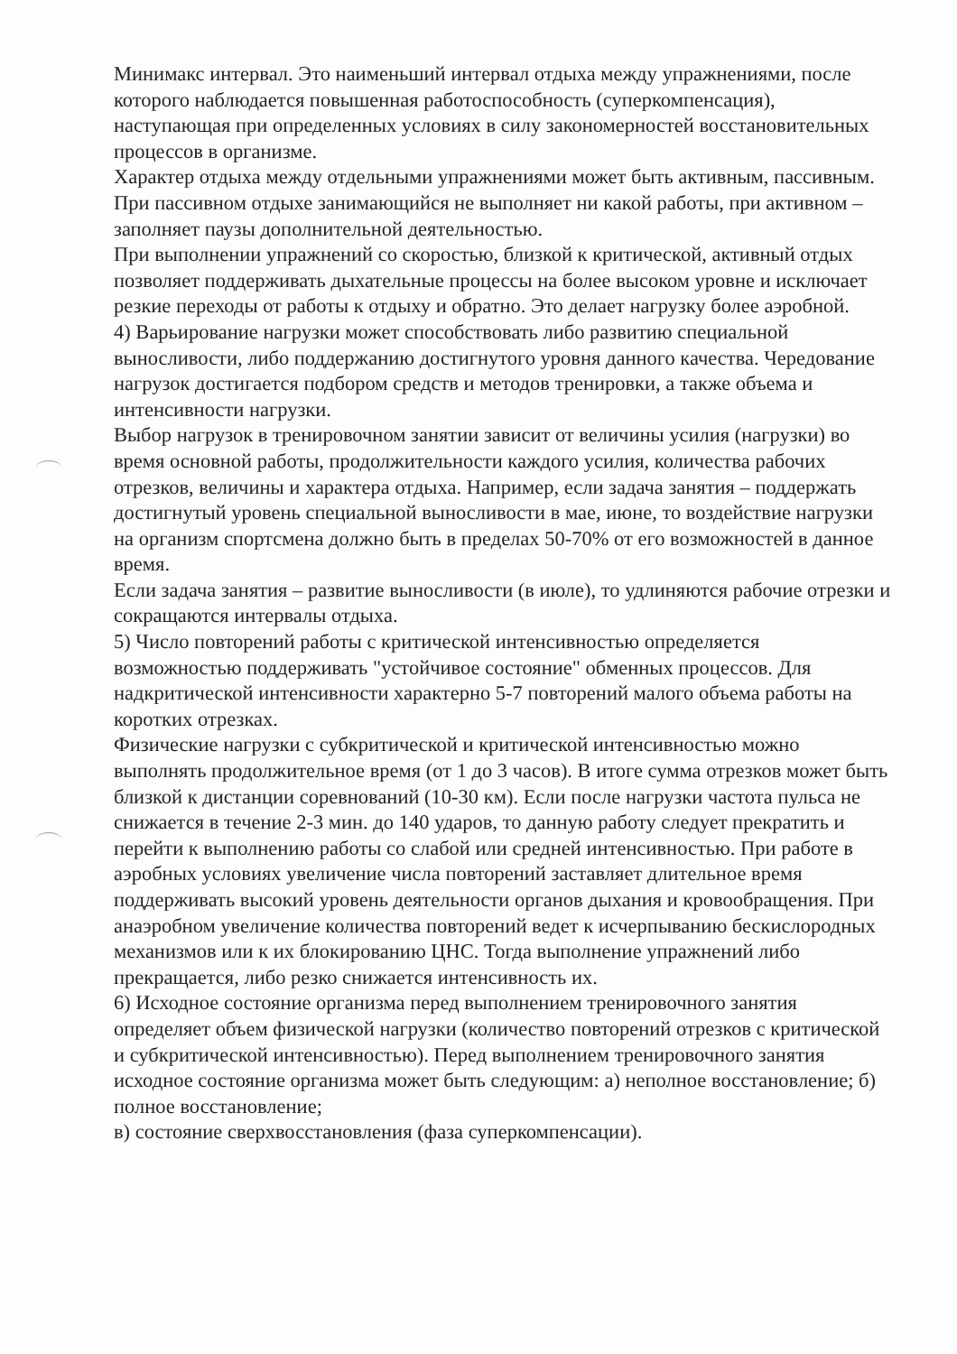Минимакс интервал. Это наименьший интервал отдыха между упражнениями, после которого наблюдается повышенная работоспособность (суперкомпенсация), наступающая при определенных условиях в силу закономерностей восстановительных процессов в организме.
Характер отдыха между отдельными упражнениями может быть активным, пассивным. При пассивном отдыхе занимающийся не выполняет ни какой работы, при активном – заполняет паузы дополнительной деятельностью.
При выполнении упражнений со скоростью, близкой к критической, активный отдых позволяет поддерживать дыхательные процессы на более высоком уровне и исключает резкие переходы от работы к отдыху и обратно. Это делает нагрузку более аэробной.
4) Варьирование нагрузки может способствовать либо развитию специальной выносливости, либо поддержанию достигнутого уровня данного качества. Чередование нагрузок достигается подбором средств и методов тренировки, а также объема и интенсивности нагрузки.
Выбор нагрузок в тренировочном занятии зависит от величины усилия (нагрузки) во время основной работы, продолжительности каждого усилия, количества рабочих отрезков, величины и характера отдыха. Например, если задача занятия – поддержать достигнутый уровень специальной выносливости в мае, июне, то воздействие нагрузки на организм спортсмена должно быть в пределах 50-70% от его возможностей в данное время.
Если задача занятия – развитие выносливости (в июле), то удлиняются рабочие отрезки и сокращаются интервалы отдыха.
5) Число повторений работы с критической интенсивностью определяется возможностью поддерживать "устойчивое состояние" обменных процессов. Для надкритической интенсивности характерно 5-7 повторений малого объема работы на коротких отрезках.
Физические нагрузки с субкритической и критической интенсивностью можно выполнять продолжительное время (от 1 до 3 часов). В итоге сумма отрезков может быть близкой к дистанции соревнований (10-30 км). Если после нагрузки частота пульса не снижается в течение 2-3 мин. до 140 ударов, то данную работу следует прекратить и перейти к выполнению работы со слабой или средней интенсивностью. При работе в аэробных условиях увеличение числа повторений заставляет длительное время поддерживать высокий уровень деятельности органов дыхания и кровообращения. При анаэробном увеличение количества повторений ведет к исчерпыванию бескислородных механизмов или к их блокированию ЦНС. Тогда выполнение упражнений либо прекращается, либо резко снижается интенсивность их.
6) Исходное состояние организма перед выполнением тренировочного занятия определяет объем физической нагрузки (количество повторений отрезков с критической и субкритической интенсивностью). Перед выполнением тренировочного занятия исходное состояние организма может быть следующим: а) неполное восстановление; б) полное восстановление;
в) состояние сверхвосстановления (фаза суперкомпенсации).